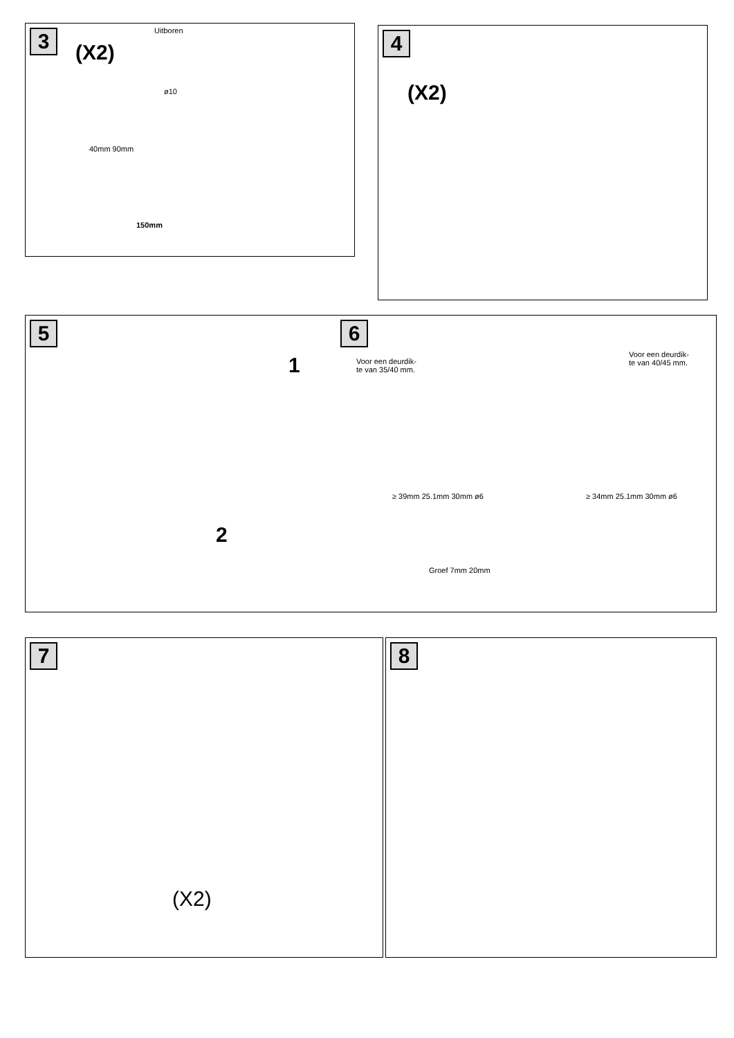3
(X2)
Uitboren
ø10
40mm 90mm
150mm
4
(X2)
5
1
2
6
Voor een deurdik-
te van 35/40 mm.
Voor een deurdik-
te van 40/45 mm.
≥ 39mm 25.1mm 30mm ø6 ≥ 34mm 25.1mm 30mm ø6
Groef 7mm 20mm
7
(X2)
8